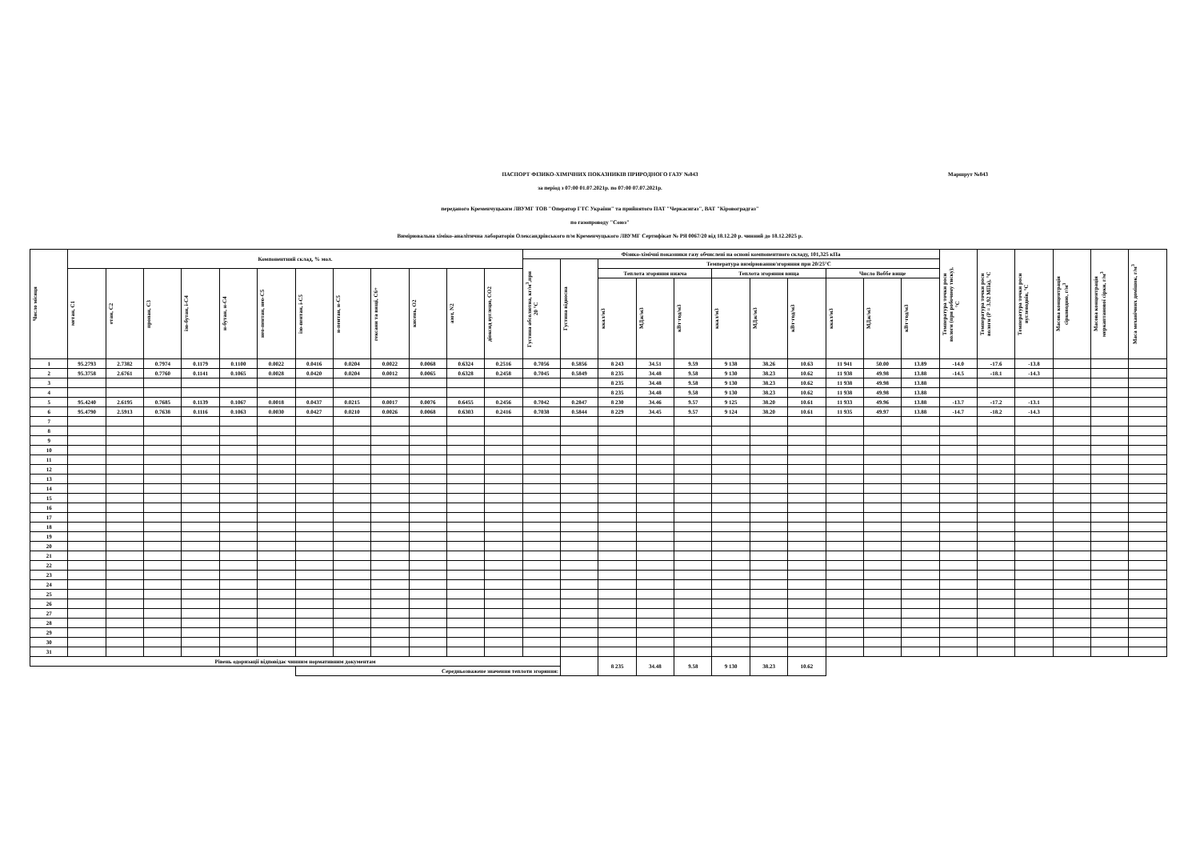Маршрут №843
ПАСПОРТ ФІЗИКО-ХІМІЧНИХ ПОКАЗНИКІВ ПРИРОДНОГО ГАЗУ №843
за період з 07:00 01.07.2021р. по 07:00 07.07.2021р.
переданого Кременчуцьким ЛВУМГ ТОВ "Оператор ГТС України" та прийнятого ПАТ "Черкасигаз", ВАТ "Кіровоградгаз"
по газопроводу "Союз"
Вимірювальна хіміко-аналітична лабораторія Олександрівського п/м Кременчуцького ЛВУМГ Сертифікат № РЯ 0067/20 від 18.12.20 р. чинний до 18.12.2025 р.
| Число місяця | Компонентний склад, % мол. | | | | | | | | | | | | Фізико-хімічні показники газу обчислені на основі компонентного складу, 101,325 кПа | | | | | | | | | | | Температура точки роси вологи (при робочому тиску), °С | Температура точки роси вологи (P = 3.92 МПа), °С | Температура точки роси вуглеводнів, °С | Масова концентрація сірководню, г/м<sup>3</sup> | Масова концентрація меркаптанової сірки, г/м<sup>3</sup> | Маса механічних домішок, г/м<sup>3</sup> |
| --- | --- | --- | --- | --- | --- | --- | --- | --- | --- | --- | --- | --- | --- | --- | --- | --- | --- | --- | --- | --- | --- | --- | --- | --- | --- | --- | --- | --- | --- |
| | | | | | | | | | | | | | Густина абсолютна, кг/м<sup>3</sup>,при 20 °С | Густина відносна | Температура вимірювання/згоряння при 20/25°С | | | | | | | | | | | | | | |
| | метан, С1 | етан, С2 | пропан, С3 | ізо-бутан, і-С4 | н-бутан, н-С4 | нео-пентан, нео-С5 | ізо-пентан, і-С5 | н-пентан, н-С5 | гексани та вищі, С6+ | кисень, О2 | азот, N2 | діоксид вуглецю, СО2 | | | Теплота згоряння нижча | | | Теплота згоряння вища | | | Число Воббе вище | | | | | | | | |
| | | | | | | | | | | | | | | | ккал/м3 | МДж/м3 | кВт·год/м3 | ккал/м3 | МДж/м3 | кВт·год/м3 | ккал/м3 | МДж/м3 | кВт·год/м3 | | | | | | |
| 1 | 95.2793 | 2.7382 | 0.7974 | 0.1179 | 0.1100 | 0.0022 | 0.0416 | 0.0204 | 0.0022 | 0.0068 | 0.6324 | 0.2516 | 0.7056 | 0.5856 | 8 243 | 34.51 | 9.59 | 9 138 | 38.26 | 10.63 | 11 941 | 50.00 | 13.89 | -14.0 | -17.6 | -13.8 | | | |
| 2 | 95.3758 | 2.6761 | 0.7760 | 0.1141 | 0.1065 | 0.0028 | 0.0420 | 0.0204 | 0.0012 | 0.0065 | 0.6328 | 0.2458 | 0.7045 | 0.5849 | 8 235 | 34.48 | 9.58 | 9 130 | 38.23 | 10.62 | 11 938 | 49.98 | 13.88 | -14.5 | -18.1 | -14.3 | | | |
| 3 | | | | | | | | | | | | | | | 8 235 | 34.48 | 9.58 | 9 130 | 38.23 | 10.62 | 11 938 | 49.98 | 13.88 | | | | | | |
| 4 | | | | | | | | | | | | | | | 8 235 | 34.48 | 9.58 | 9 130 | 38.23 | 10.62 | 11 938 | 49.98 | 13.88 | | | | | | |
| 5 | 95.4240 | 2.6195 | 0.7685 | 0.1139 | 0.1067 | 0.0018 | 0.0437 | 0.0215 | 0.0017 | 0.0076 | 0.6455 | 0.2456 | 0.7042 | 0.2847 | 8 230 | 34.46 | 9.57 | 9 125 | 38.20 | 10.61 | 11 933 | 49.96 | 13.88 | -13.7 | -17.2 | -13.1 | | | |
| 6 | 95.4790 | 2.5913 | 0.7638 | 0.1116 | 0.1063 | 0.0030 | 0.0427 | 0.0210 | 0.0026 | 0.0068 | 0.6303 | 0.2416 | 0.7038 | 0.5844 | 8 229 | 34.45 | 9.57 | 9 124 | 38.20 | 10.61 | 11 935 | 49.97 | 13.88 | -14.7 | -18.2 | -14.3 | | | |
| 7 | | | | | | | | | | | | | | | | | | | | | | | | | | | | | |
| 8 | | | | | | | | | | | | | | | | | | | | | | | | | | | | | |
| 9 | | | | | | | | | | | | | | | | | | | | | | | | | | | | | |
| 10 | | | | | | | | | | | | | | | | | | | | | | | | | | | | | |
| 11 | | | | | | | | | | | | | | | | | | | | | | | | | | | | | |
| 12 | | | | | | | | | | | | | | | | | | | | | | | | | | | | | |
| 13 | | | | | | | | | | | | | | | | | | | | | | | | | | | | | |
| 14 | | | | | | | | | | | | | | | | | | | | | | | | | | | | | |
| 15 | | | | | | | | | | | | | | | | | | | | | | | | | | | | | |
| 16 | | | | | | | | | | | | | | | | | | | | | | | | | | | | | |
| 17 | | | | | | | | | | | | | | | | | | | | | | | | | | | | | |
| 18 | | | | | | | | | | | | | | | | | | | | | | | | | | | | | |
| 19 | | | | | | | | | | | | | | | | | | | | | | | | | | | | | |
| 20 | | | | | | | | | | | | | | | | | | | | | | | | | | | | | |
| 21 | | | | | | | | | | | | | | | | | | | | | | | | | | | | | |
| 22 | | | | | | | | | | | | | | | | | | | | | | | | | | | | | |
| 23 | | | | | | | | | | | | | | | | | | | | | | | | | | | | | |
| 24 | | | | | | | | | | | | | | | | | | | | | | | | | | | | | |
| 25 | | | | | | | | | | | | | | | | | | | | | | | | | | | | | |
| 26 | | | | | | | | | | | | | | | | | | | | | | | | | | | | | |
| 27 | | | | | | | | | | | | | | | | | | | | | | | | | | | | | |
| 28 | | | | | | | | | | | | | | | | | | | | | | | | | | | | | |
| 29 | | | | | | | | | | | | | | | | | | | | | | | | | | | | | |
| 30 | | | | | | | | | | | | | | | | | | | | | | | | | | | | | |
| 31 | | | | | | | | | | | | | | | | | | | | | | | | | | | | | |
| Рівень одоризації відповідає чинним нормативним документам | | | | | | | | | | | | | | | 8 235 | 34.48 | 9.58 | 9 130 | 38.23 | 10.62 | | | | | | | | | |
| | | | | | | | Середньозважене значення теплоти згоряння: | | | | | | | | | | | | | | | | | | | | | | |